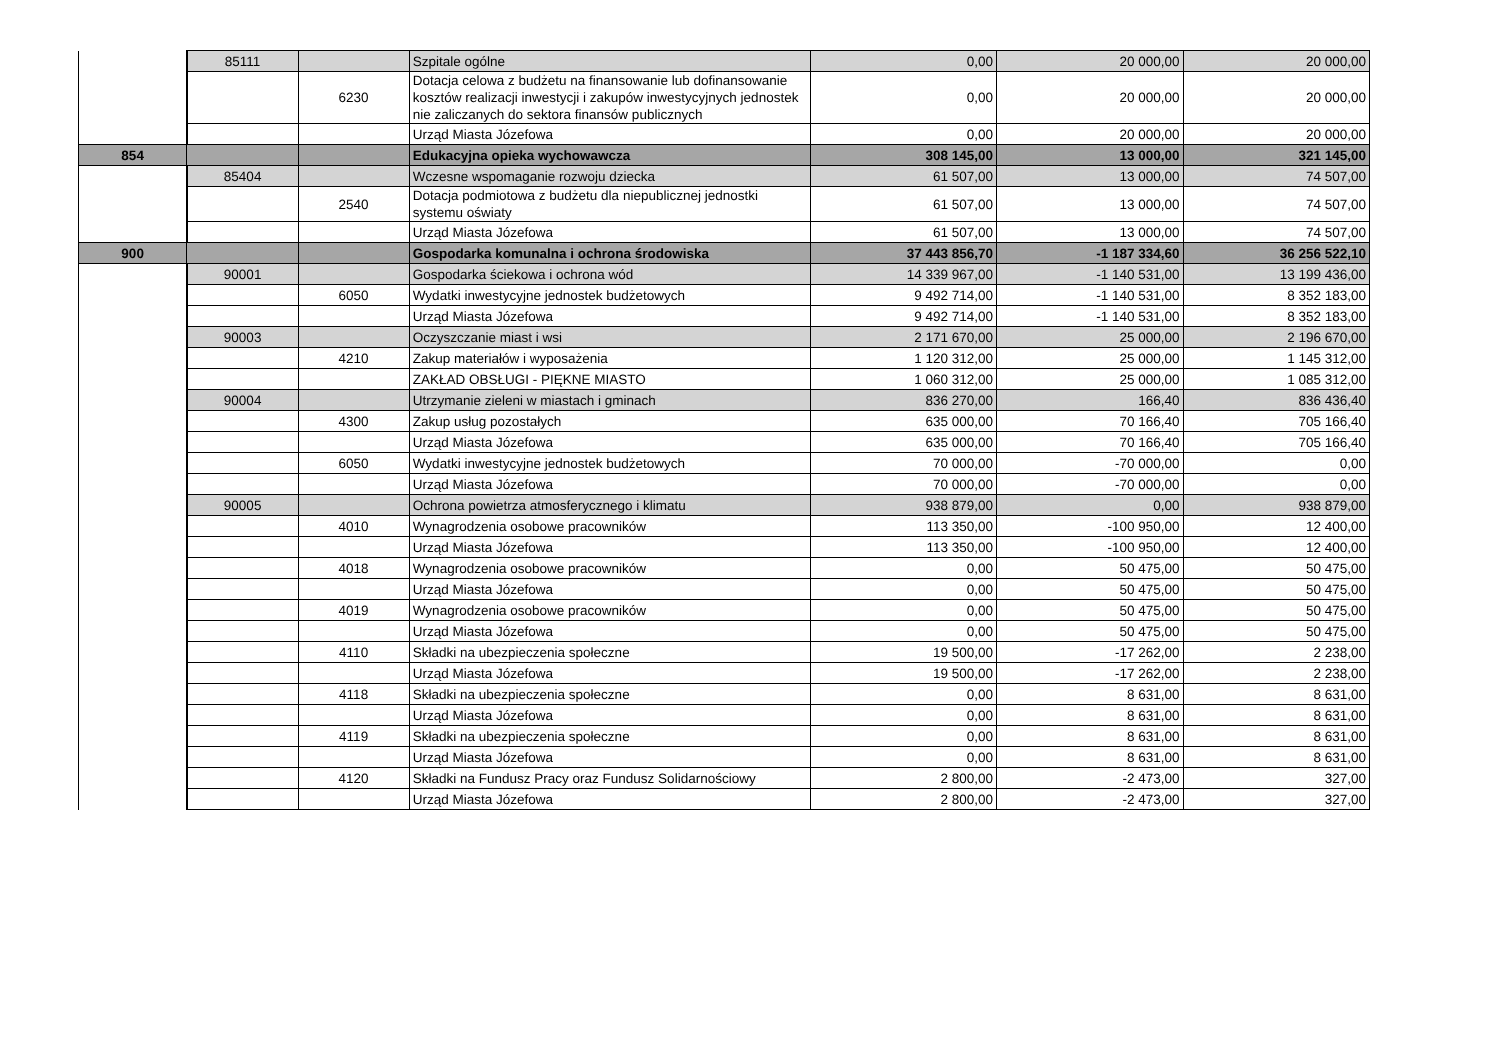| | 85111 | | Szpitale ogólne | 0,00 | 20 000,00 | 20 000,00 |
| | | 6230 | Dotacja celowa z budżetu na finansowanie lub dofinansowanie kosztów realizacji inwestycji i zakupów inwestycyjnych jednostek nie zaliczanych do sektora finansów publicznych | 0,00 | 20 000,00 | 20 000,00 |
| | | | Urząd Miasta Józefowa | 0,00 | 20 000,00 | 20 000,00 |
| 854 | | | Edukacyjna opieka wychowawcza | 308 145,00 | 13 000,00 | 321 145,00 |
| | 85404 | | Wczesne wspomaganie rozwoju dziecka | 61 507,00 | 13 000,00 | 74 507,00 |
| | | 2540 | Dotacja podmiotowa z budżetu dla niepublicznej jednostki systemu oświaty | 61 507,00 | 13 000,00 | 74 507,00 |
| | | | Urząd Miasta Józefowa | 61 507,00 | 13 000,00 | 74 507,00 |
| 900 | | | Gospodarka komunalna i ochrona środowiska | 37 443 856,70 | -1 187 334,60 | 36 256 522,10 |
| | 90001 | | Gospodarka ściekowa i ochrona wód | 14 339 967,00 | -1 140 531,00 | 13 199 436,00 |
| | | 6050 | Wydatki inwestycyjne jednostek budżetowych | 9 492 714,00 | -1 140 531,00 | 8 352 183,00 |
| | | | Urząd Miasta Józefowa | 9 492 714,00 | -1 140 531,00 | 8 352 183,00 |
| | 90003 | | Oczyszczanie miast i wsi | 2 171 670,00 | 25 000,00 | 2 196 670,00 |
| | | 4210 | Zakup materiałów i wyposażenia | 1 120 312,00 | 25 000,00 | 1 145 312,00 |
| | | | ZAKŁAD OBSŁUGI - PIĘKNE MIASTO | 1 060 312,00 | 25 000,00 | 1 085 312,00 |
| | 90004 | | Utrzymanie zieleni w miastach i gminach | 836 270,00 | 166,40 | 836 436,40 |
| | | 4300 | Zakup usług pozostałych | 635 000,00 | 70 166,40 | 705 166,40 |
| | | | Urząd Miasta Józefowa | 635 000,00 | 70 166,40 | 705 166,40 |
| | | 6050 | Wydatki inwestycyjne jednostek budżetowych | 70 000,00 | -70 000,00 | 0,00 |
| | | | Urząd Miasta Józefowa | 70 000,00 | -70 000,00 | 0,00 |
| | 90005 | | Ochrona powietrza atmosferycznego i klimatu | 938 879,00 | 0,00 | 938 879,00 |
| | | 4010 | Wynagrodzenia osobowe pracowników | 113 350,00 | -100 950,00 | 12 400,00 |
| | | | Urząd Miasta Józefowa | 113 350,00 | -100 950,00 | 12 400,00 |
| | | 4018 | Wynagrodzenia osobowe pracowników | 0,00 | 50 475,00 | 50 475,00 |
| | | | Urząd Miasta Józefowa | 0,00 | 50 475,00 | 50 475,00 |
| | | 4019 | Wynagrodzenia osobowe pracowników | 0,00 | 50 475,00 | 50 475,00 |
| | | | Urząd Miasta Józefowa | 0,00 | 50 475,00 | 50 475,00 |
| | | 4110 | Składki na ubezpieczenia społeczne | 19 500,00 | -17 262,00 | 2 238,00 |
| | | | Urząd Miasta Józefowa | 19 500,00 | -17 262,00 | 2 238,00 |
| | | 4118 | Składki na ubezpieczenia społeczne | 0,00 | 8 631,00 | 8 631,00 |
| | | | Urząd Miasta Józefowa | 0,00 | 8 631,00 | 8 631,00 |
| | | 4119 | Składki na ubezpieczenia społeczne | 0,00 | 8 631,00 | 8 631,00 |
| | | | Urząd Miasta Józefowa | 0,00 | 8 631,00 | 8 631,00 |
| | | 4120 | Składki na Fundusz Pracy oraz Fundusz Solidarnościowy | 2 800,00 | -2 473,00 | 327,00 |
| | | | Urząd Miasta Józefowa | 2 800,00 | -2 473,00 | 327,00 |